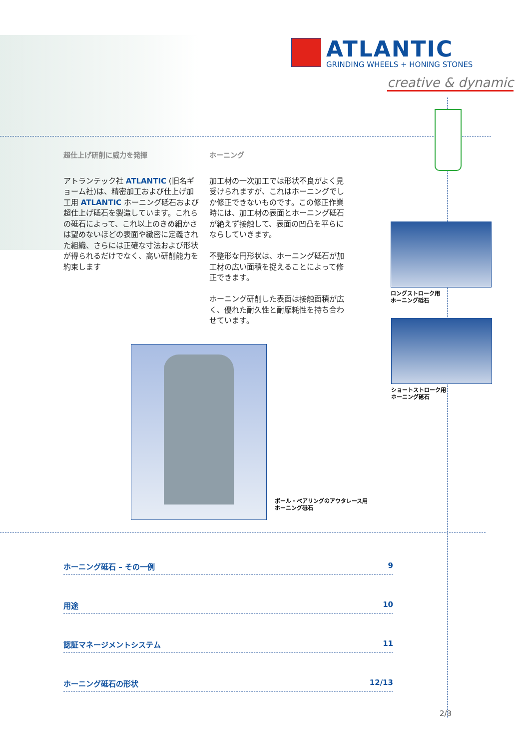ATLANTIC
GRINDING WHEELS + HONING STONES
creative & dynamic
超仕上げ研削に威力を発揮
アトランテック社 ATLANTIC (旧名ギョーム社)は、精密加工および仕上げ加工用 ATLANTIC ホーニング砥石および超仕上げ砥石を製造しています。これらの砥石によって、これ以上のきめ細かさは望めないほどの表面や緻密に定義された組織、さらには正確な寸法および形状が得られるだけでなく、高い研削能力を約束します
ホーニング
加工材の一次加工では形状不良がよく見受けられますが、これはホーニングでしか修正できないものです。この修正作業時には、加工材の表面とホーニング砥石が絶えず接触して、表面の凹凸を平らにならしていきます。
不整形な円形状は、ホーニング砥石が加工材の広い面積を捉えることによって修正できます。
ホーニング研削した表面は接触面積が広く、優れた耐久性と耐摩耗性を持ち合わせています。
ロングストローク用
ホーニング砥石
ショートストローク用
ホーニング砥石
ボール・ベアリングのアウタレース用
ホーニング砥石
ホーニング砥石 – その一例 9
用途 10
認証マネージメントシステム 11
ホーニング砥石の形状 12/13
2/3